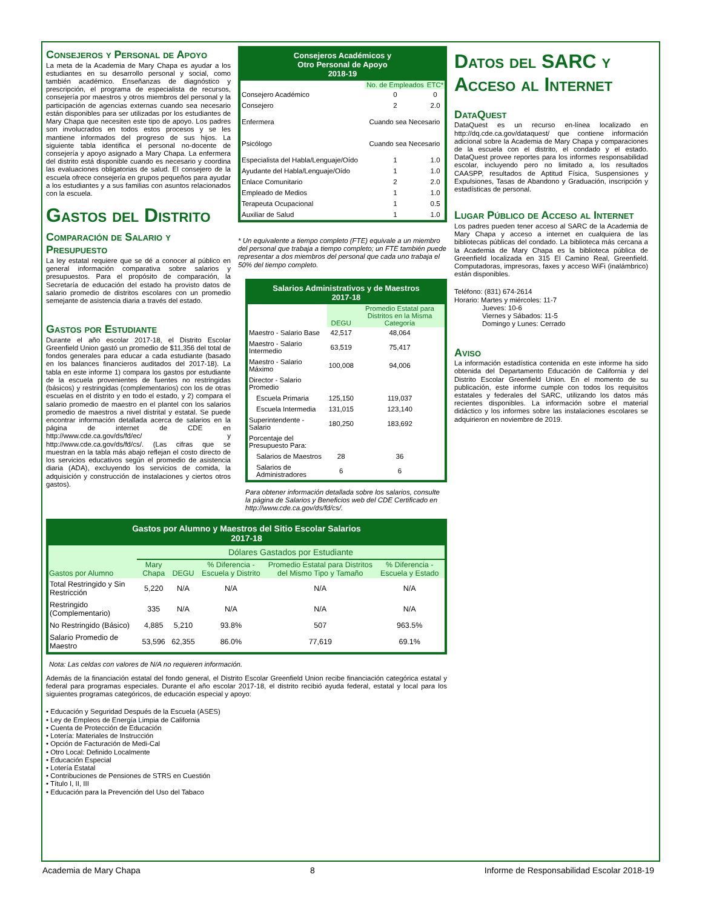Consejeros y Personal de Apoyo
La meta de la Academia de Mary Chapa es ayudar a los estudiantes en su desarrollo personal y social, como también académico. Enseñanzas de diagnóstico y prescripción, el programa de especialista de recursos, consejería por maestros y otros miembros del personal y la participación de agencias externas cuando sea necesario están disponibles para ser utilizadas por los estudiantes de Mary Chapa que necesiten este tipo de apoyo. Los padres son involucrados en todos estos procesos y se les mantiene informados del progreso de sus hijos. La siguiente tabla identifica el personal no-docente de consejería y apoyo asignado a Mary Chapa. La enfermera del distrito está disponible cuando es necesario y coordina las evaluaciones obligatorias de salud. El consejero de la escuela ofrece consejería en grupos pequeños para ayudar a los estudiantes y a sus familias con asuntos relacionados con la escuela.
Gastos del Distrito
Comparación de Salario y Presupuesto
La ley estatal requiere que se dé a conocer al público en general información comparativa sobre salarios y presupuestos. Para el propósito de comparación, la Secretaría de educación del estado ha provisto datos de salario promedio de distritos escolares con un promedio semejante de asistencia diaria a través del estado.
Gastos por Estudiante
Durante el año escolar 2017-18, el Distrito Escolar Greenfield Union gastó un promedio de $11,356 del total de fondos generales para educar a cada estudiante (basado en los balances financieros auditados del 2017-18). La tabla en este informe 1) compara los gastos por estudiante de la escuela provenientes de fuentes no restringidas (básicos) y restringidas (complementarios) con los de otras escuelas en el distrito y en todo el estado, y 2) compara el salario promedio de maestro en el plantel con los salarios promedio de maestros a nivel distrital y estatal. Se puede encontrar información detallada acerca de salarios en la página de internet de CDE en http://www.cde.ca.gov/ds/fd/ec/ y http://www.cde.ca.gov/ds/fd/cs/. (Las cifras que se muestran en la tabla más abajo reflejan el costo directo de los servicios educativos según el promedio de asistencia diaria (ADA), excluyendo los servicios de comida, la adquisición y construcción de instalaciones y ciertos otros gastos).
Consejeros Académicos y
Otro Personal de Apoyo
2018-19
| | No. de Empleados | ETC* |
| --- | --- | --- |
| Consejero Académico | 0 | 0 |
| Consejero | 2 | 2.0 |
| Enfermera | Cuando sea Necesario | |
| Psicólogo | Cuando sea Necesario | |
| Especialista del Habla/Lenguaje/Oído | 1 | 1.0 |
| Ayudante del Habla/Lenguaje/Oído | 1 | 1.0 |
| Enlace Comunitario | 2 | 2.0 |
| Empleado de Medios | 1 | 1.0 |
| Terapeuta Ocupacional | 1 | 0.5 |
| Auxiliar de Salud | 1 | 1.0 |
* Un equivalente a tiempo completo (FTE) equivale a un miembro del personal que trabaja a tiempo completo; un FTE también puede representar a dos miembros del personal que cada uno trabaja el 50% del tiempo completo.
Salarios Administrativos y de Maestros
2017-18
| | DEGU | Promedio Estatal para Distritos en la Misma Categoría |
| --- | --- | --- |
| Maestro - Salario Base | 42,517 | 48,064 |
| Maestro - Salario Intermedio | 63,519 | 75,417 |
| Maestro - Salario Máximo | 100,008 | 94,006 |
| Director - Salario Promedio | | |
| Escuela Primaria | 125,150 | 119,037 |
| Escuela Intermedia | 131,015 | 123,140 |
| Superintendente - Salario | 180,250 | 183,692 |
| Porcentaje del Presupuesto Para: | | |
| Salarios de Maestros | 28 | 36 |
| Salarios de Administradores | 6 | 6 |
Para obtener información detallada sobre los salarios, consulte la página de Salarios y Beneficios web del CDE Certificado en http://www.cde.ca.gov/ds/fd/cs/.
Datos del SARC y Acceso al Internet
DataQuest
DataQuest es un recurso en-línea localizado en http://dq.cde.ca.gov/dataquest/ que contiene información adicional sobre la Academia de Mary Chapa y comparaciones de la escuela con el distrito, el condado y el estado. DataQuest provee reportes para los informes responsabilidad escolar, incluyendo pero no limitado a, los resultados CAASPP, resultados de Aptitud Física, Suspensiones y Expulsiones, Tasas de Abandono y Graduación, inscripción y estadísticas de personal.
Lugar Público de Acceso al Internet
Los padres pueden tener acceso al SARC de la Academia de Mary Chapa y acceso a internet en cualquiera de las bibliotecas públicas del condado. La biblioteca más cercana a la Academia de Mary Chapa es la biblioteca pública de Greenfield localizada en 315 El Camino Real, Greenfield. Computadoras, impresoras, faxes y acceso WiFi (inalámbrico) están disponibles.
Teléfono: (831) 674-2614
Horario: Martes y miércoles: 11-7
Jueves: 10-6
Viernes y Sábados: 11-5
Domingo y Lunes: Cerrado
Aviso
La información estadística contenida en este informe ha sido obtenida del Departamento Educación de California y del Distrito Escolar Greenfield Union. En el momento de su publicación, este informe cumple con todos los requisitos estatales y federales del SARC, utilizando los datos más recientes disponibles. La información sobre el material didáctico y los informes sobre las instalaciones escolares se adquirieron en noviembre de 2019.
Gastos por Alumno y Maestros del Sitio Escolar Salarios
2017-18
| | Dólares Gastados por Estudiante | | | | |
| Gastos por Alumno | Mary Chapa | DEGU | % Diferencia - Escuela y Distrito | Promedio Estatal para Distritos del Mismo Tipo y Tamaño | % Diferencia - Escuela y Estado |
| Total Restringido y Sin Restricción | 5,220 | N/A | N/A | N/A | N/A |
| Restringido (Complementario) | 335 | N/A | N/A | N/A | N/A |
| No Restringido (Básico) | 4,885 | 5,210 | 93.8% | 507 | 963.5% |
| Salario Promedio de Maestro | 53,596 | 62,355 | 86.0% | 77,619 | 69.1% |
Nota: Las celdas con valores de N/A no requieren información.
Además de la financiación estatal del fondo general, el Distrito Escolar Greenfield Union recibe financiación categórica estatal y federal para programas especiales. Durante el año escolar 2017-18, el distrito recibió ayuda federal, estatal y local para los siguientes programas categóricos, de educación especial y apoyo:
• Educación y Seguridad Después de la Escuela (ASES)
• Ley de Empleos de Energía Limpia de California
• Cuenta de Protección de Educación
• Lotería: Materiales de Instrucción
• Opción de Facturación de Medi-Cal
• Otro Local: Definido Localmente
• Educación Especial
• Lotería Estatal
• Contribuciones de Pensiones de STRS en Cuestión
• Título I, II, III
• Educación para la Prevención del Uso del Tabaco
Academia de Mary Chapa 8 Informe de Responsabilidad Escolar 2018-19